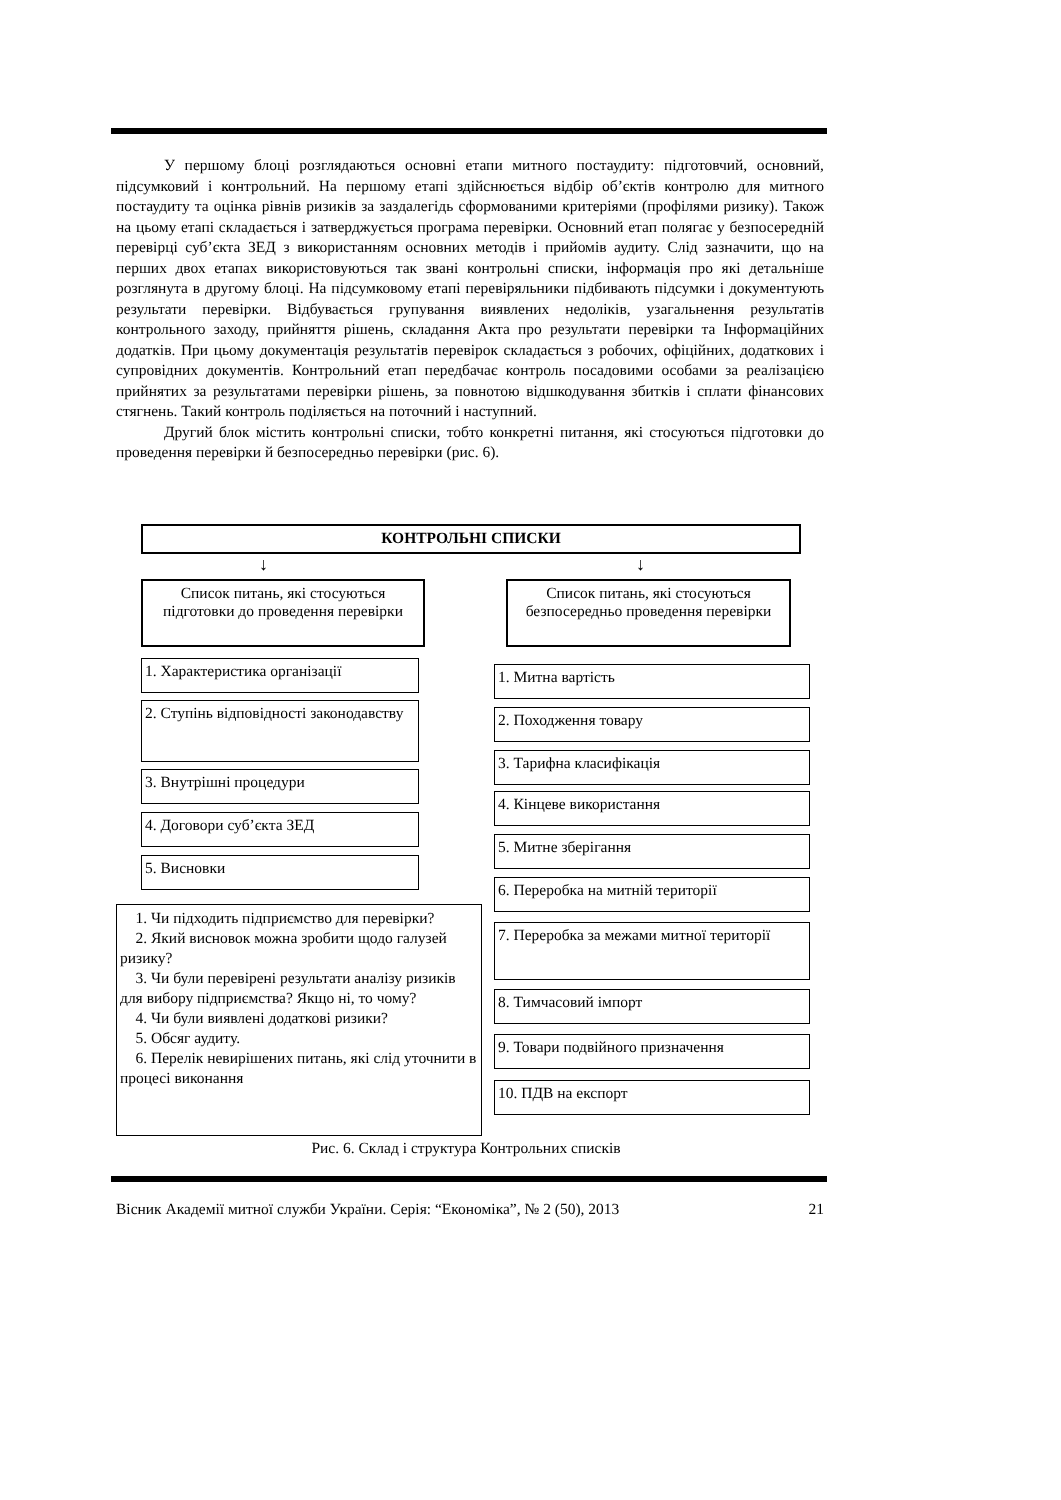У першому блоці розглядаються основні етапи митного постаудиту: підготовчий, основний, підсумковий і контрольний. На першому етапі здійснюється відбір об’єктів контролю для митного постаудиту та оцінка рівнів ризиків за заздалегідь сформованими критеріями (профілями ризику). Також на цьому етапі складається і затверджується програма перевірки. Основний етап полягає у безпосередній перевірці суб’єкта ЗЕД з використанням основних методів і прийомів аудиту. Слід зазначити, що на перших двох етапах використовуються так звані контрольні списки, інформація про які детальніше розглянута в другому блоці. На підсумковому етапі перевіряльники підбивають підсумки і документують результати перевірки. Відбувається групування виявлених недоліків, узагальнення результатів контрольного заходу, прийняття рішень, складання Акта про результати перевірки та Інформаційних додатків. При цьому документація результатів перевірок складається з робочих, офіційних, додаткових і супровідних документів. Контрольний етап передбачає контроль посадовими особами за реалізацією прийнятих за результатами перевірки рішень, за повнотою відшкодування збитків і сплати фінансових стягнень. Такий контроль поділяється на поточний і наступний.
Другий блок містить контрольні списки, тобто конкретні питання, які стосуються підготовки до проведення перевірки й безпосередньо перевірки (рис. 6).
КОНТРОЛЬНІ СПИСКИ
↓ ↓
Список питань, які стосуються підготовки до проведення перевірки
Список питань, які стосуються безпосередньо проведення перевірки
1. Характеристика організації
2. Ступінь відповідності законодавству
3. Внутрішні процедури
4. Договори суб’єкта ЗЕД
5. Висновки
1. Чи підходить підприємство для перевірки?
2. Який висновок можна зробити щодо галузей ризику?
3. Чи були перевірені результати аналізу ризиків для вибору підприємства? Якщо ні, то чому?
4. Чи були виявлені додаткові ризики?
5. Обсяг аудиту.
6. Перелік невирішених питань, які слід уточнити в процесі виконання
1. Митна вартість
2. Походження товару
3. Тарифна класифікація
4. Кінцеве використання
5. Митне зберігання
6. Переробка на митній території
7. Переробка за межами митної території
8. Тимчасовий імпорт
9. Товари подвійного призначення
10. ПДВ на експорт
Рис. 6. Склад і структура Контрольних списків
Вісник Академії митної служби України. Серія: “Економіка”, № 2 (50), 2013 21